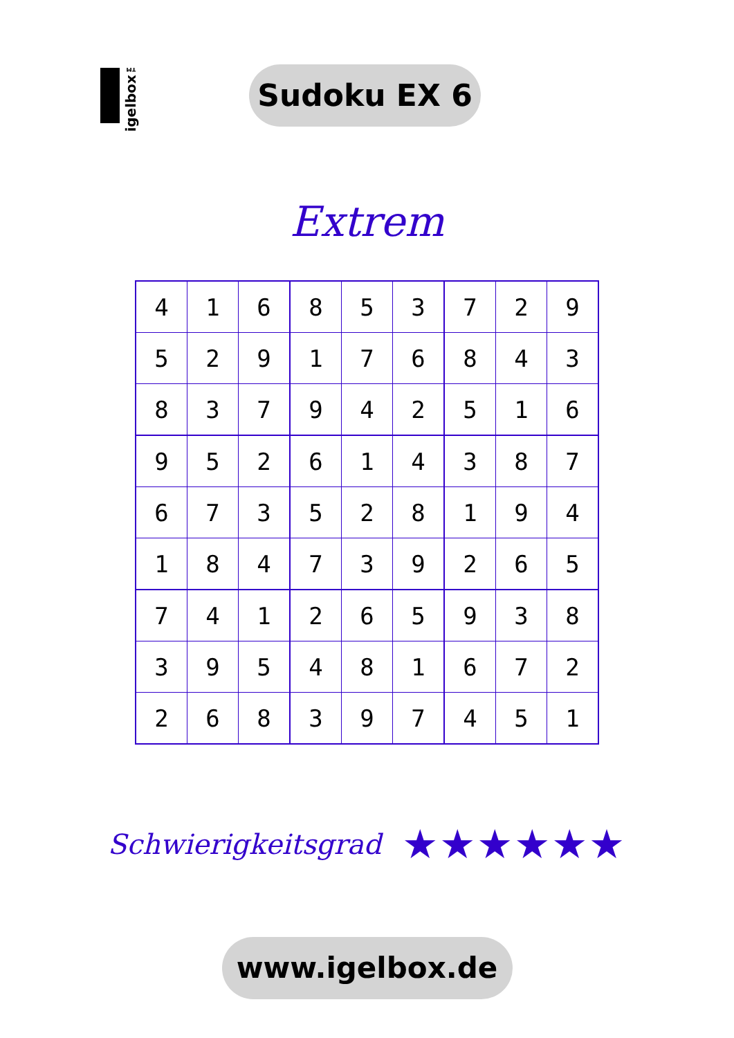igelbox™
Sudoku EX 6
Extrem
| 4 | 1 | 6 | 8 | 5 | 3 | 7 | 2 | 9 |
| 5 | 2 | 9 | 1 | 7 | 6 | 8 | 4 | 3 |
| 8 | 3 | 7 | 9 | 4 | 2 | 5 | 1 | 6 |
| 9 | 5 | 2 | 6 | 1 | 4 | 3 | 8 | 7 |
| 6 | 7 | 3 | 5 | 2 | 8 | 1 | 9 | 4 |
| 1 | 8 | 4 | 7 | 3 | 9 | 2 | 6 | 5 |
| 7 | 4 | 1 | 2 | 6 | 5 | 9 | 3 | 8 |
| 3 | 9 | 5 | 4 | 8 | 1 | 6 | 7 | 2 |
| 2 | 6 | 8 | 3 | 9 | 7 | 4 | 5 | 1 |
Schwierigkeitsgrad ★★★★★★
www.igelbox.de